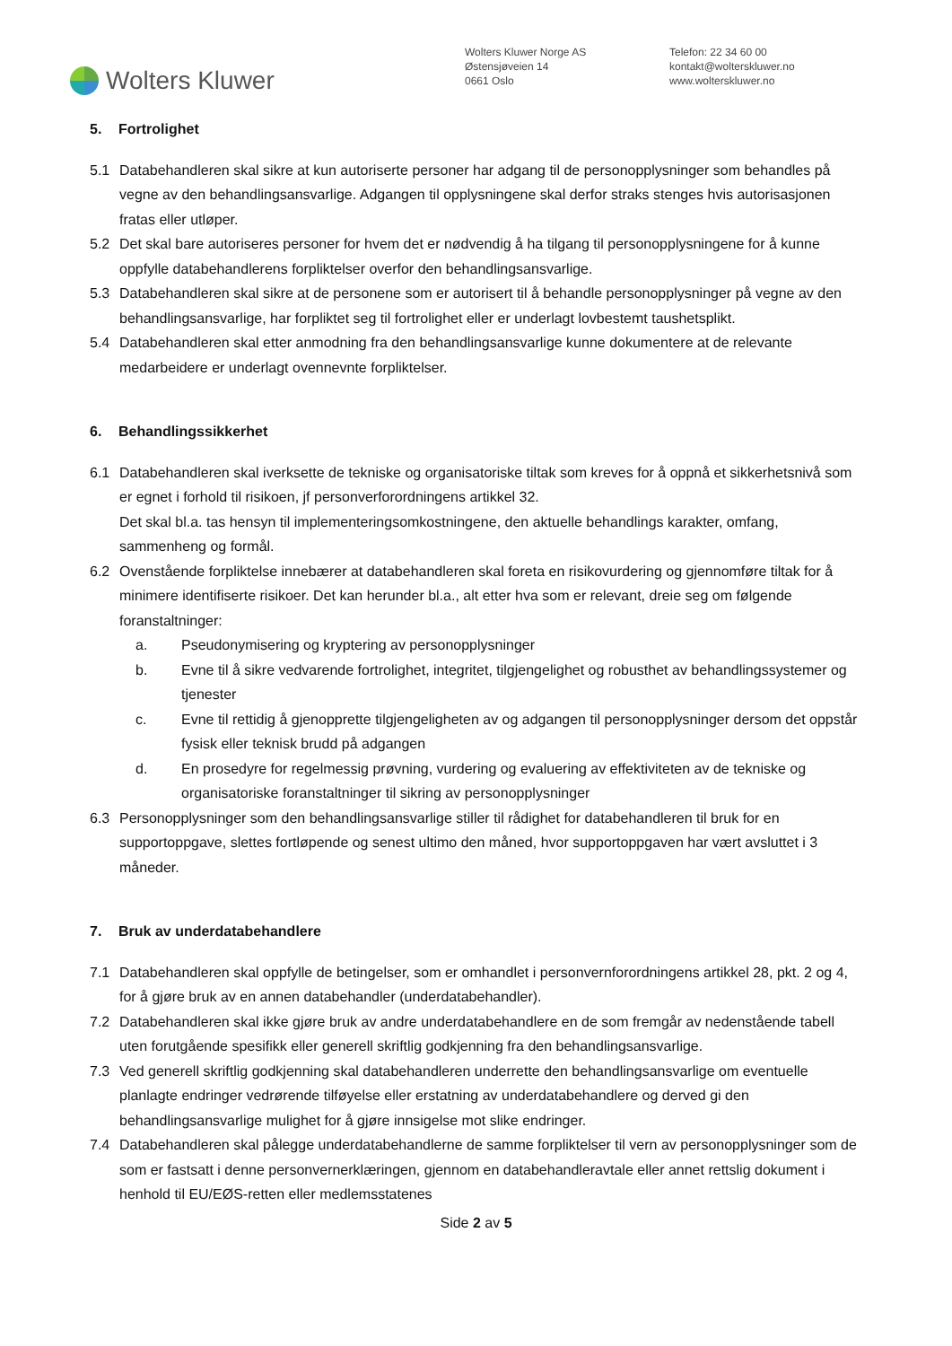Wolters Kluwer
Wolters Kluwer Norge AS
Østensjøveien 14
0661 Oslo
Telefon: 22 34 60 00
kontakt@wolterskluwer.no
www.wolterskluwer.no
5. Fortrolighet
5.1 Databehandleren skal sikre at kun autoriserte personer har adgang til de personopplysninger som behandles på vegne av den behandlingsansvarlige. Adgangen til opplysningene skal derfor straks stenges hvis autorisasjonen fratas eller utløper.
5.2 Det skal bare autoriseres personer for hvem det er nødvendig å ha tilgang til personopplysningene for å kunne oppfylle databehandlerens forpliktelser overfor den behandlingsansvarlige.
5.3 Databehandleren skal sikre at de personene som er autorisert til å behandle personopplysninger på vegne av den behandlingsansvarlige, har forpliktet seg til fortrolighet eller er underlagt lovbestemt taushetsplikt.
5.4 Databehandleren skal etter anmodning fra den behandlingsansvarlige kunne dokumentere at de relevante medarbeidere er underlagt ovennevnte forpliktelser.
6. Behandlingssikkerhet
6.1 Databehandleren skal iverksette de tekniske og organisatoriske tiltak som kreves for å oppnå et sikkerhetsnivå som er egnet i forhold til risikoen, jf personverforordningens artikkel 32.
Det skal bl.a. tas hensyn til implementeringsomkostningene, den aktuelle behandlings karakter, omfang, sammenheng og formål.
6.2 Ovenstående forpliktelse innebærer at databehandleren skal foreta en risikovurdering og gjennomføre tiltak for å minimere identifiserte risikoer. Det kan herunder bl.a., alt etter hva som er relevant, dreie seg om følgende foranstaltninger:
a. Pseudonymisering og kryptering av personopplysninger
b. Evne til å sikre vedvarende fortrolighet, integritet, tilgjengelighet og robusthet av behandlingssystemer og tjenester
c. Evne til rettidig å gjenopprette tilgjengeligheten av og adgangen til personopplysninger dersom det oppstår fysisk eller teknisk brudd på adgangen
d. En prosedyre for regelmessig prøvning, vurdering og evaluering av effektiviteten av de tekniske og organisatoriske foranstaltninger til sikring av personopplysninger
6.3 Personopplysninger som den behandlingsansvarlige stiller til rådighet for databehandleren til bruk for en supportoppgave, slettes fortløpende og senest ultimo den måned, hvor supportoppgaven har vært avsluttet i 3 måneder.
7. Bruk av underdatabehandlere
7.1 Databehandleren skal oppfylle de betingelser, som er omhandlet i personvernforordningens artikkel 28, pkt. 2 og 4, for å gjøre bruk av en annen databehandler (underdatabehandler).
7.2 Databehandleren skal ikke gjøre bruk av andre underdatabehandlere en de som fremgår av nedenstående tabell uten forutgående spesifikk eller generell skriftlig godkjenning fra den behandlingsansvarlige.
7.3 Ved generell skriftlig godkjenning skal databehandleren underrette den behandlingsansvarlige om eventuelle planlagte endringer vedrørende tilføyelse eller erstatning av underdatabehandlere og derved gi den behandlingsansvarlige mulighet for å gjøre innsigelse mot slike endringer.
7.4 Databehandleren skal pålegge underdatabehandlerne de samme forpliktelser til vern av personopplysninger som de som er fastsatt i denne personvernerklæringen, gjennom en databehandleravtale eller annet rettslig dokument i henhold til EU/EØS-retten eller medlemsstatenes
Side 2 av 5